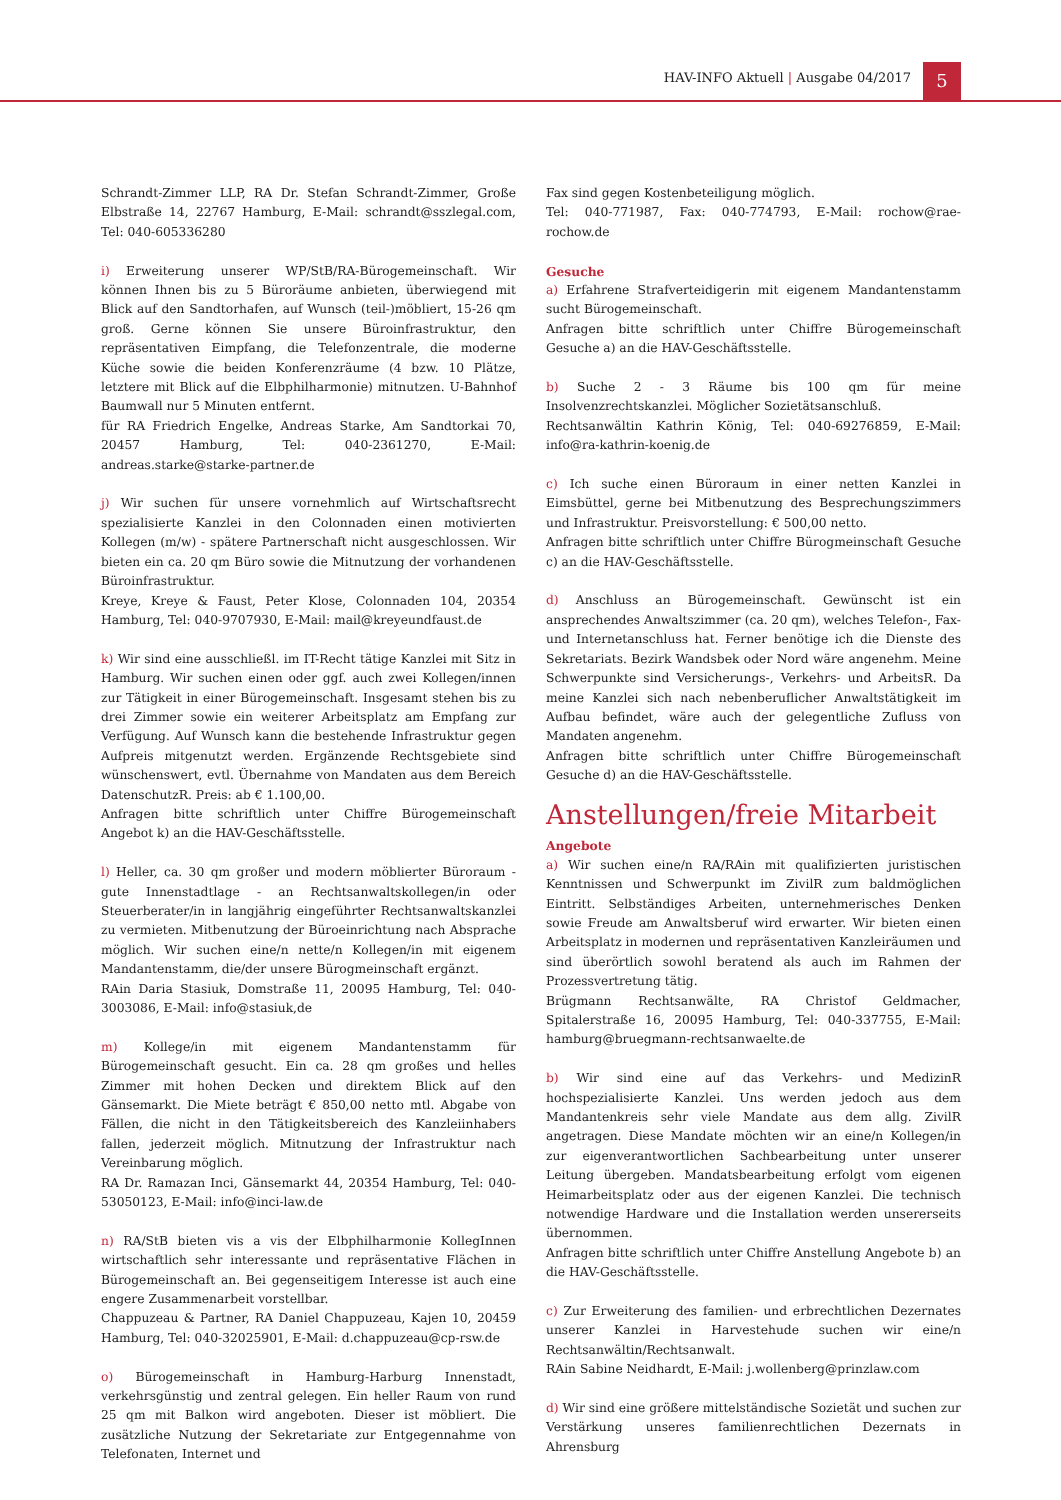HAV-INFO Aktuell | Ausgabe 04/2017
5
Schrandt-Zimmer LLP, RA Dr. Stefan Schrandt-Zimmer, Große Elbstraße 14, 22767 Hamburg, E-Mail: schrandt@sszlegal.com, Tel: 040-605336280
i) Erweiterung unserer WP/StB/RA-Bürogemeinschaft. Wir können Ihnen bis zu 5 Büroräume anbieten, überwiegend mit Blick auf den Sandtorhafen, auf Wunsch (teil-)möbliert, 15-26 qm groß. Gerne können Sie unsere Büroinfrastruktur, den repräsentativen Eimpfang, die Telefonzentrale, die moderne Küche sowie die beiden Konferenzräume (4 bzw. 10 Plätze, letztere mit Blick auf die Elbphilharmonie) mitnutzen. U-Bahnhof Baumwall nur 5 Minuten entfernt.
für RA Friedrich Engelke, Andreas Starke, Am Sandtorkai 70, 20457 Hamburg, Tel: 040-2361270, E-Mail: andreas.starke@starke-partner.de
j) Wir suchen für unsere vornehmlich auf Wirtschaftsrecht spezialisierte Kanzlei in den Colonnaden einen motivierten Kollegen (m/w) - spätere Partnerschaft nicht ausgeschlossen. Wir bieten ein ca. 20 qm Büro sowie die Mitnutzung der vorhandenen Büroinfrastruktur.
Kreye, Kreye & Faust, Peter Klose, Colonnaden 104, 20354 Hamburg, Tel: 040-9707930, E-Mail: mail@kreyeundfaust.de
k) Wir sind eine ausschließl. im IT-Recht tätige Kanzlei mit Sitz in Hamburg. Wir suchen einen oder ggf. auch zwei Kollegen/innen zur Tätigkeit in einer Bürogemeinschaft. Insgesamt stehen bis zu drei Zimmer sowie ein weiterer Arbeitsplatz am Empfang zur Verfügung. Auf Wunsch kann die bestehende Infrastruktur gegen Aufpreis mitgenutzt werden. Ergänzende Rechtsgebiete sind wünschenswert, evtl. Übernahme von Mandaten aus dem Bereich DatenschutzR. Preis: ab € 1.100,00.
Anfragen bitte schriftlich unter Chiffre Bürogemeinschaft Angebot k) an die HAV-Geschäftsstelle.
l) Heller, ca. 30 qm großer und modern möblierter Büroraum - gute Innenstadtlage - an Rechtsanwaltskollegen/in oder Steuerberater/in in langjährig eingeführter Rechtsanwaltskanzlei zu vermieten. Mitbenutzung der Büroeinrichtung nach Absprache möglich. Wir suchen eine/n nette/n Kollegen/in mit eigenem Mandantenstamm, die/der unsere Bürogmeinschaft ergänzt.
RAin Daria Stasiuk, Domstraße 11, 20095 Hamburg, Tel: 040-3003086, E-Mail: info@stasiuk,de
m) Kollege/in mit eigenem Mandantenstamm für Bürogemeinschaft gesucht. Ein ca. 28 qm großes und helles Zimmer mit hohen Decken und direktem Blick auf den Gänsemarkt. Die Miete beträgt € 850,00 netto mtl. Abgabe von Fällen, die nicht in den Tätigkeitsbereich des Kanzleiinhabers fallen, jederzeit möglich. Mitnutzung der Infrastruktur nach Vereinbarung möglich.
RA Dr. Ramazan Inci, Gänsemarkt 44, 20354 Hamburg, Tel: 040-53050123, E-Mail: info@inci-law.de
n) RA/StB bieten vis a vis der Elbphilharmonie KollegInnen wirtschaftlich sehr interessante und repräsentative Flächen in Bürogemeinschaft an. Bei gegenseitigem Interesse ist auch eine engere Zusammenarbeit vorstellbar.
Chappuzeau & Partner, RA Daniel Chappuzeau, Kajen 10, 20459 Hamburg, Tel: 040-32025901, E-Mail: d.chappuzeau@cp-rsw.de
o) Bürogemeinschaft in Hamburg-Harburg Innenstadt, verkehrsgünstig und zentral gelegen. Ein heller Raum von rund 25 qm mit Balkon wird angeboten. Dieser ist möbliert. Die zusätzliche Nutzung der Sekretariate zur Entgegennahme von Telefonaten, Internet und
Fax sind gegen Kostenbeteiligung möglich.
Tel: 040-771987, Fax: 040-774793, E-Mail: rochow@rae-rochow.de
Gesuche
a) Erfahrene Strafverteidigerin mit eigenem Mandantenstamm sucht Bürogemeinschaft.
Anfragen bitte schriftlich unter Chiffre Bürogemeinschaft Gesuche a) an die HAV-Geschäftsstelle.
b) Suche 2 - 3 Räume bis 100 qm für meine Insolvenzrechtskanzlei. Möglicher Sozietätsanschluß.
Rechtsanwältin Kathrin König, Tel: 040-69276859, E-Mail: info@ra-kathrin-koenig.de
c) Ich suche einen Büroraum in einer netten Kanzlei in Eimsbüttel, gerne bei Mitbenutzung des Besprechungszimmers und Infrastruktur. Preisvorstellung: € 500,00 netto.
Anfragen bitte schriftlich unter Chiffre Bürogmeinschaft Gesuche c) an die HAV-Geschäftsstelle.
d) Anschluss an Bürogemeinschaft. Gewünscht ist ein ansprechendes Anwaltszimmer (ca. 20 qm), welches Telefon-, Fax- und Internetanschluss hat. Ferner benötige ich die Dienste des Sekretariats. Bezirk Wandsbek oder Nord wäre angenehm. Meine Schwerpunkte sind Versicherungs-, Verkehrs- und ArbeitsR. Da meine Kanzlei sich nach nebenberuflicher Anwaltstätigkeit im Aufbau befindet, wäre auch der gelegentliche Zufluss von Mandaten angenehm.
Anfragen bitte schriftlich unter Chiffre Bürogemeinschaft Gesuche d) an die HAV-Geschäftsstelle.
Anstellungen/freie Mitarbeit
Angebote
a) Wir suchen eine/n RA/RAin mit qualifizierten juristischen Kenntnissen und Schwerpunkt im ZivilR zum baldmöglichen Eintritt. Selbständiges Arbeiten, unternehmerisches Denken sowie Freude am Anwaltsberuf wird erwarter. Wir bieten einen Arbeitsplatz in modernen und repräsentativen Kanzleiräumen und sind überörtlich sowohl beratend als auch im Rahmen der Prozessvertretung tätig.
Brügmann Rechtsanwälte, RA Christof Geldmacher, Spitalerstraße 16, 20095 Hamburg, Tel: 040-337755, E-Mail: hamburg@bruegmann-rechtsanwaelte.de
b) Wir sind eine auf das Verkehrs- und MedizinR hochspezialisierte Kanzlei. Uns werden jedoch aus dem Mandantenkreis sehr viele Mandate aus dem allg. ZivilR angetragen. Diese Mandate möchten wir an eine/n Kollegen/in zur eigenverantwortlichen Sachbearbeitung unter unserer Leitung übergeben. Mandatsbearbeitung erfolgt vom eigenen Heimarbeitsplatz oder aus der eigenen Kanzlei. Die technisch notwendige Hardware und die Installation werden unsererseits übernommen.
Anfragen bitte schriftlich unter Chiffre Anstellung Angebote b) an die HAV-Geschäftsstelle.
c) Zur Erweiterung des familien- und erbrechtlichen Dezernates unserer Kanzlei in Harvestehude suchen wir eine/n Rechtsanwältin/Rechtsanwalt.
RAin Sabine Neidhardt, E-Mail: j.wollenberg@prinzlaw.com
d) Wir sind eine größere mittelständische Sozietät und suchen zur Verstärkung unseres familienrechtlichen Dezernats in Ahrensburg